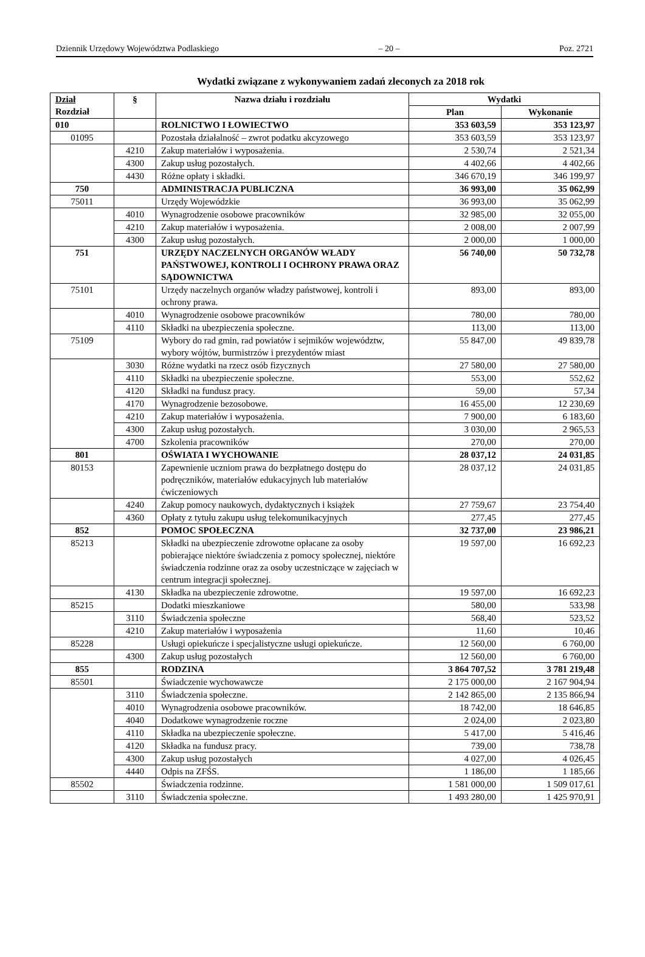Dziennik Urzędowy Województwa Podlaskiego – 20 – Poz. 2721
Wydatki związane z wykonywaniem zadań zleconych za 2018 rok
| Dział Rozdział | § | Nazwa działu i rozdziału | Wydatki | |
| --- | --- | --- | --- | --- |
| | | | Plan | Wykonanie |
| 010 | | ROLNICTWO I ŁOWIECTWO | 353 603,59 | 353 123,97 |
| 01095 | | Pozostała działalność – zwrot podatku akcyzowego | 353 603,59 | 353 123,97 |
| | 4210 | Zakup materiałów i wyposażenia. | 2 530,74 | 2 521,34 |
| | 4300 | Zakup usług pozostałych. | 4 402,66 | 4 402,66 |
| | 4430 | Różne opłaty i składki. | 346 670,19 | 346 199,97 |
| 750 | | ADMINISTRACJA PUBLICZNA | 36 993,00 | 35 062,99 |
| 75011 | | Urzędy Wojewódzkie | 36 993,00 | 35 062,99 |
| | 4010 | Wynagrodzenie osobowe pracowników | 32 985,00 | 32 055,00 |
| | 4210 | Zakup materiałów i wyposażenia. | 2 008,00 | 2 007,99 |
| | 4300 | Zakup usług pozostałych. | 2 000,00 | 1 000,00 |
| 751 | | URZĘDY NACZELNYCH ORGANÓW WŁADY PAŃSTWOWEJ, KONTROLI I OCHRONY PRAWA ORAZ SĄDOWNICTWA | 56 740,00 | 50 732,78 |
| 75101 | | Urzędy naczelnych organów władzy państwowej, kontroli i ochrony prawa. | 893,00 | 893,00 |
| | 4010 | Wynagrodzenie osobowe pracowników | 780,00 | 780,00 |
| | 4110 | Składki na ubezpieczenia społeczne. | 113,00 | 113,00 |
| 75109 | | Wybory do rad gmin, rad powiatów i sejmików województw, wybory wójtów, burmistrzów i prezydentów miast | 55 847,00 | 49 839,78 |
| | 3030 | Różne wydatki na rzecz osób fizycznych | 27 580,00 | 27 580,00 |
| | 4110 | Składki na ubezpieczenie społeczne. | 553,00 | 552,62 |
| | 4120 | Składki na fundusz pracy. | 59,00 | 57,34 |
| | 4170 | Wynagrodzenie bezosobowe. | 16 455,00 | 12 230,69 |
| | 4210 | Zakup materiałów i wyposażenia. | 7 900,00 | 6 183,60 |
| | 4300 | Zakup usług pozostałych. | 3 030,00 | 2 965,53 |
| | 4700 | Szkolenia pracowników | 270,00 | 270,00 |
| 801 | | OŚWIATA I WYCHOWANIE | 28 037,12 | 24 031,85 |
| 80153 | | Zapewnienie uczniom prawa do bezpłatnego dostępu do podręczników, materiałów edukacyjnych lub materiałów ćwiczeniowych | 28 037,12 | 24 031,85 |
| | 4240 | Zakup pomocy naukowych, dydaktycznych i książek | 27 759,67 | 23 754,40 |
| | 4360 | Opłaty z tytułu zakupu usług telekomunikacyjnych | 277,45 | 277,45 |
| 852 | | POMOC SPOŁECZNA | 32 737,00 | 23 986,21 |
| 85213 | | Składki na ubezpieczenie zdrowotne opłacane za osoby pobierające niektóre świadczenia z pomocy społecznej, niektóre świadczenia rodzinne oraz za osoby uczestniczące w zajęciach w centrum integracji społecznej. | 19 597,00 | 16 692,23 |
| | 4130 | Składka na ubezpieczenie zdrowotne. | 19 597,00 | 16 692,23 |
| 85215 | | Dodatki mieszkaniowe | 580,00 | 533,98 |
| | 3110 | Świadczenia społeczne | 568,40 | 523,52 |
| | 4210 | Zakup materiałów i wyposażenia | 11,60 | 10,46 |
| 85228 | | Usługi opiekuńcze i specjalistyczne usługi opiekuńcze. | 12 560,00 | 6 760,00 |
| | 4300 | Zakup usług pozostałych | 12 560,00 | 6 760,00 |
| 855 | | RODZINA | 3 864 707,52 | 3 781 219,48 |
| 85501 | | Świadczenie wychowawcze | 2 175 000,00 | 2 167 904,94 |
| | 3110 | Świadczenia społeczne. | 2 142 865,00 | 2 135 866,94 |
| | 4010 | Wynagrodzenia osobowe pracowników. | 18 742,00 | 18 646,85 |
| | 4040 | Dodatkowe wynagrodzenie roczne | 2 024,00 | 2 023,80 |
| | 4110 | Składka na ubezpieczenie społeczne. | 5 417,00 | 5 416,46 |
| | 4120 | Składka na fundusz pracy. | 739,00 | 738,78 |
| | 4300 | Zakup usług pozostałych | 4 027,00 | 4 026,45 |
| | 4440 | Odpis na ZFŚS. | 1 186,00 | 1 185,66 |
| 85502 | | Świadczenia rodzinne. | 1 581 000,00 | 1 509 017,61 |
| | 3110 | Świadczenia społeczne. | 1 493 280,00 | 1 425 970,91 |